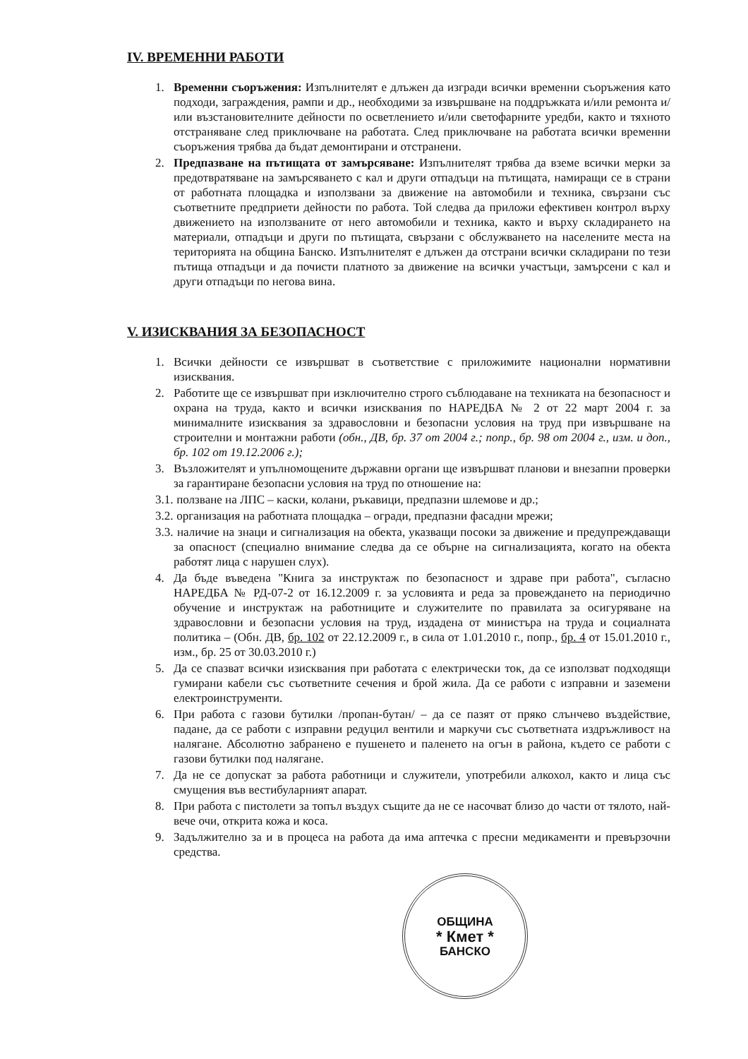IV. ВРЕМЕННИ РАБОТИ
1. Временни съоръжения: Изпълнителят е длъжен да изгради всички временни съоръжения като подходи, заграждения, рампи и др., необходими за извършване на поддръжката и/или ремонта и/или възстановителните дейности по осветлението и/или светофарните уредби, както и тяхното отстраняване след приключване на работата. След приключване на работата всички временни съоръжения трябва да бъдат демонтирани и отстранени.
2. Предпазване на пътищата от замърсяване: Изпълнителят трябва да вземе всички мерки за предотвратяване на замърсяването с кал и други отпадъци на пътищата, намиращи се в страни от работната площадка и използвани за движение на автомобили и техника, свързани със съответните предприети дейности по работа. Той следва да приложи ефективен контрол върху движението на използваните от него автомобили и техника, както и върху складирането на материали, отпадъци и други по пътищата, свързани с обслужването на населените места на територията на община Банско. Изпълнителят е длъжен да отстрани всички складирани по тези пътища отпадъци и да почисти платното за движение на всички участъци, замърсени с кал и други отпадъци по негова вина.
V. ИЗИСКВАНИЯ ЗА БЕЗОПАСНОСТ
1. Всички дейности се извършват в съответствие с приложимите национални нормативни изисквания.
2. Работите ще се извършват при изключително строго съблюдаване на техниката на безопасност и охрана на труда, както и всички изисквания по НАРЕДБА № 2 от 22 март 2004 г. за минималните изисквания за здравословни и безопасни условия на труд при извършване на строителни и монтажни работи (обн., ДВ, бр. 37 от 2004 г.; попр., бр. 98 от 2004 г., изм. и доп., бр. 102 от 19.12.2006 г.);
3. Възложителят и упълномощените държавни органи ще извършват планови и внезапни проверки за гарантиране безопасни условия на труд по отношение на:
3.1.
ползване на ЛПС – каски, колани, ръкавици, предпазни шлемове и др.;
3.2.
организация на работната площадка – огради, предпазни фасадни мрежи;
3.3.
наличие на знаци и сигнализация на обекта, указващи посоки за движение и предупреждаващи за опасност (специално внимание следва да се обърне на сигнализацията, когато на обекта работят лица с нарушен слух).
4. Да бъде въведена "Книга за инструктаж по безопасност и здраве при работа", съгласно НАРЕДБА № РД-07-2 от 16.12.2009 г. за условията и реда за провеждането на периодично обучение и инструктаж на работниците и служителите по правилата за осигуряване на здравословни и безопасни условия на труд, издадена от министъра на труда и социалната политика – (Обн. ДВ, бр. 102 от 22.12.2009 г., в сила от 1.01.2010 г., попр., бр. 4 от 15.01.2010 г., изм., бр. 25 от 30.03.2010 г.)
5. Да се спазват всички изисквания при работата с електрически ток, да се използват подходящи гумирани кабели със съответните сечения и брой жила. Да се работи с изправни и заземени електроинструменти.
6. При работа с газови бутилки /пропан-бутан/ – да се пазят от пряко слънчево въздействие, падане, да се работи с изправни редуцил вентили и маркучи със съответната издръжливост на налягане. Абсолютно забранено е пушенето и паленето на огън в района, където се работи с газови бутилки под налягане.
7. Да не се допускат за работа работници и служители, употребили алкохол, както и лица със смущения във вестибуларният апарат.
8. При работа с пистолети за топъл въздух същите да не се насочват близо до части от тялото, най-вече очи, открита кожа и коса.
9. Задължително за и в процеса на работа да има аптечка с пресни медикаменти и превързочни средства.
ОБЩИНА
* Кмет *
БАНСКО